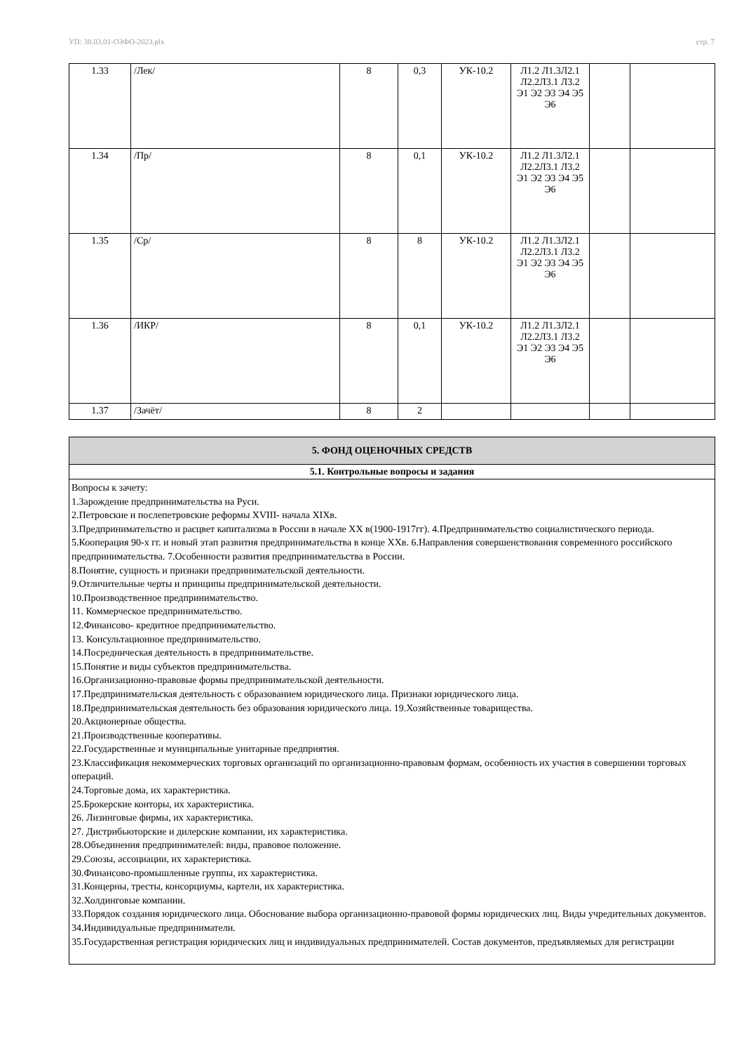УП: 38.03.01-ОЗФО-2023.plx стр. 7
| 1.33 | /Лек/ | 8 | 0,3 | УК-10.2 | Л1.2 Л1.3Л2.1 Л2.2Л3.1 Л3.2 Э1 Э2 Э3 Э4 Э5 Э6 | | |
| 1.34 | /Пр/ | 8 | 0,1 | УК-10.2 | Л1.2 Л1.3Л2.1 Л2.2Л3.1 Л3.2 Э1 Э2 Э3 Э4 Э5 Э6 | | |
| 1.35 | /Ср/ | 8 | 8 | УК-10.2 | Л1.2 Л1.3Л2.1 Л2.2Л3.1 Л3.2 Э1 Э2 Э3 Э4 Э5 Э6 | | |
| 1.36 | /ИКР/ | 8 | 0,1 | УК-10.2 | Л1.2 Л1.3Л2.1 Л2.2Л3.1 Л3.2 Э1 Э2 Э3 Э4 Э5 Э6 | | |
| 1.37 | /Зачёт/ | 8 | 2 | | | | |
| 5. ФОНД ОЦЕНОЧНЫХ СРЕДСТВ |
| 5.1. Контрольные вопросы и задания |
| Вопросы к зачету: 1.Зарождение предпринимательства на Руси. 2.Петровские и послепетровские реформы XVIII- начала XIXв. 3.Предпринимательство и расцвет капитализма в России в начале XX в(1900-1917гг). 4.Предпринимательство социалистического периода. 5.Кооперация 90-х гг. и новый этап развития предпринимательства в конце XXв. 6.Направления совершенствования современного российского предпринимательства. 7.Особенности развития предпринимательства в России. 8.Понятие, сущность и признаки предпринимательской деятельности. 9.Отличительные черты и принципы предпринимательской деятельности. 10.Производственное предпринимательство. 11. Коммерческое предпринимательство. 12.Финансово- кредитное предпринимательство. 13. Консультационное предпринимательство. 14.Посредническая деятельность в предпринимательстве. 15.Понятие и виды субъектов предпринимательства. 16.Организационно-правовые формы предпринимательской деятельности. 17.Предпринимательская деятельность с образованием юридического лица. Признаки юридического лица. 18.Предпринимательская деятельность без образования юридического лица. 19.Хозяйственные товарищества. 20.Акционерные общества. 21.Производственные кооперативы. 22.Государственные и муниципальные унитарные предприятия. 23.Классификация некоммерческих торговых организаций по организационно-правовым формам, особенность их участия в совершении торговых операций. 24.Торговые дома, их характеристика. 25.Брокерские конторы, их характеристика. 26. Лизинговые фирмы, их характеристика. 27. Дистрибьюторские и дилерские компании, их характеристика. 28.Объединения предпринимателей: виды, правовое положение. 29.Союзы, ассоциации, их характеристика. 30.Финансово-промышленные группы, их характеристика. 31.Концерны, тресты, консорциумы, картели, их характеристика. 32.Холдинговые компании. 33.Порядок создания юридического лица. Обоснование выбора организационно-правовой формы юридических лиц. Виды учредительных документов. 34.Индивидуальные предприниматели. 35.Государственная регистрация юридических лиц и индивидуальных предпринимателей. Состав документов, предъявляемых для регистрации |